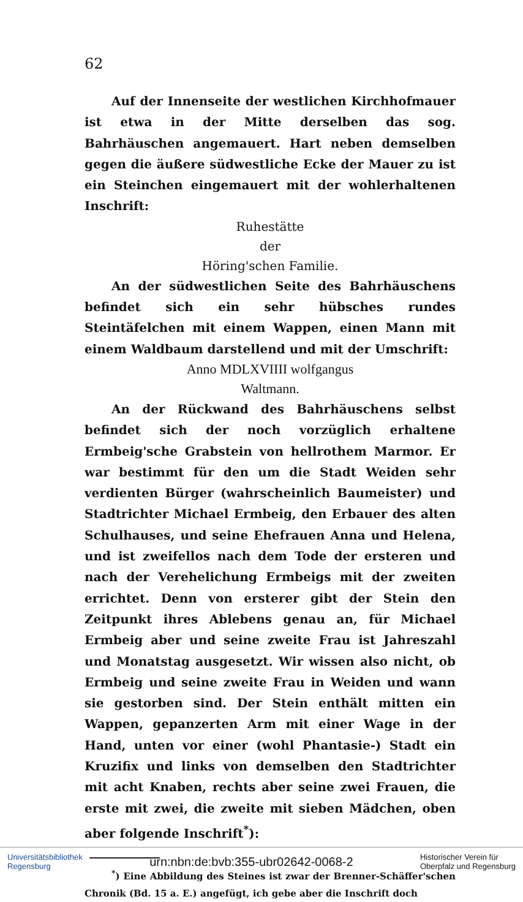62
Auf der Innenseite der westlichen Kirchhofmauer ist etwa in der Mitte derselben das sog. Bahrhäuschen angemauert. Hart neben demselben gegen die äußere südwestliche Ecke der Mauer zu ist ein Steinchen eingemauert mit der wohlerhaltenen Inschrift:
Ruhestätte
der
Höring'schen Familie.
An der südwestlichen Seite des Bahrhäuschens befindet sich ein sehr hübsches rundes Steintäfelchen mit einem Wappen, einen Mann mit einem Waldbaum darstellend und mit der Umschrift:
Anno MDLXVIIII wolfgangus
Waltmann.
An der Rückwand des Bahrhäuschens selbst befindet sich der noch vorzüglich erhaltene Ermbeig'sche Grabstein von hellrothem Marmor. Er war bestimmt für den um die Stadt Weiden sehr verdienten Bürger (wahrscheinlich Baumeister) und Stadtrichter Michael Ermbeig, den Erbauer des alten Schulhauses, und seine Ehefrauen Anna und Helena, und ist zweifellos nach dem Tode der ersteren und nach der Verehelichung Ermbeigs mit der zweiten errichtet. Denn von ersterer gibt der Stein den Zeitpunkt ihres Ablebens genau an, für Michael Ermbeig aber und seine zweite Frau ist Jahreszahl und Monatstag ausgesetzt. Wir wissen also nicht, ob Ermbeig und seine zweite Frau in Weiden und wann sie gestorben sind. Der Stein enthält mitten ein Wappen, gepanzerten Arm mit einer Wage in der Hand, unten vor einer (wohl Phantasie-) Stadt ein Kruzifix und links von demselben den Stadtrichter mit acht Knaben, rechts aber seine zwei Frauen, die erste mit zwei, die zweite mit sieben Mädchen, oben aber folgende Inschrift<sup>*</sup>):
<sup>*</sup>) Eine Abbildung des Steines ist zwar der Brenner-Schäffer'schen Chronik (Bd. 15 a. E.) angefügt, ich gebe aber die Inschrift doch
Universitätsbibliothek
Regensburg
urn:nbn:de:bvb:355-ubr02642-0068-2
Historischer Verein für
Oberpfalz und Regensburg